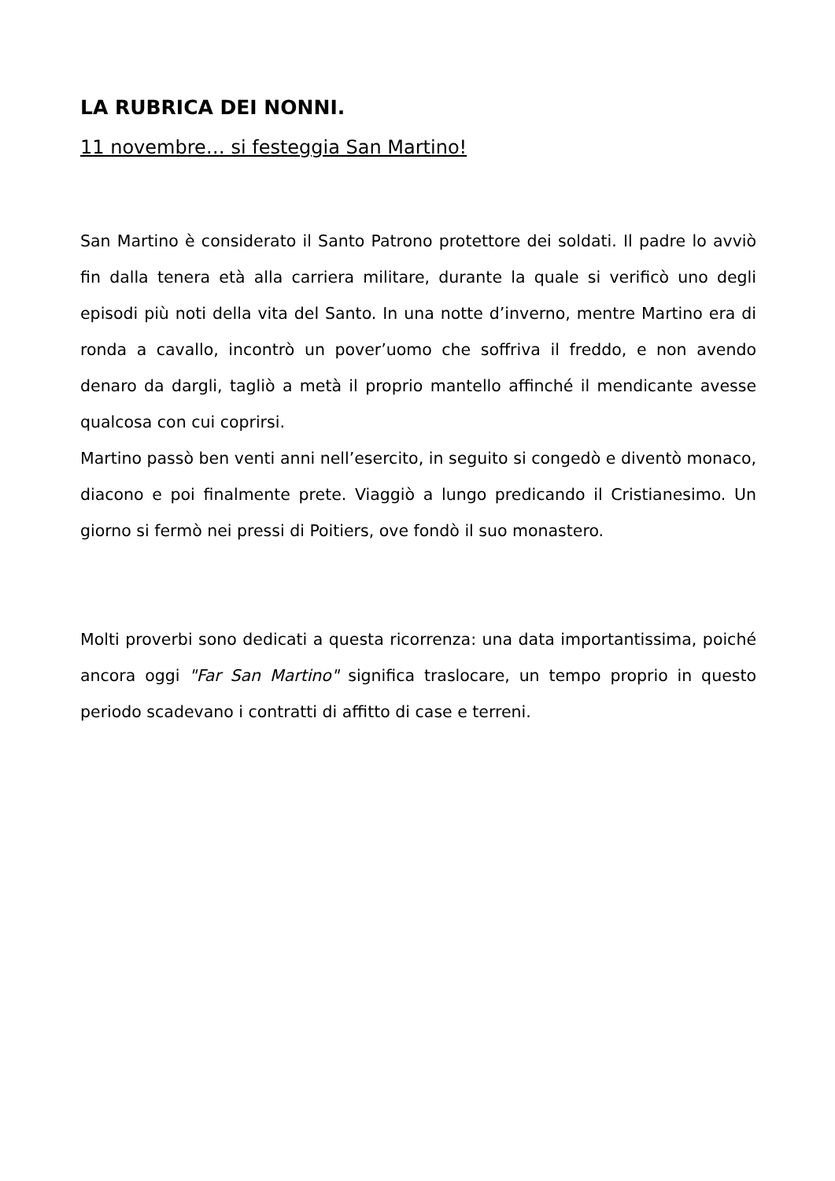LA RUBRICA DEI NONNI.
11 novembre… si festeggia San Martino!
San Martino è considerato il Santo Patrono protettore dei soldati. Il padre lo avviò fin dalla tenera età alla carriera militare, durante la quale si verificò uno degli episodi più noti della vita del Santo. In una notte d’inverno, mentre Martino era di ronda a cavallo, incontrò un pover’uomo che soffriva il freddo, e non avendo denaro da dargli, tagliò a metà il proprio mantello affinché il mendicante avesse qualcosa con cui coprirsi.
Martino passò ben venti anni nell’esercito, in seguito si congedò e diventò monaco, diacono e poi finalmente prete. Viaggiò a lungo predicando il Cristianesimo. Un giorno si fermò nei pressi di Poitiers, ove fondò il suo monastero.
Molti proverbi sono dedicati a questa ricorrenza: una data importantissima, poiché ancora oggi "Far San Martino" significa traslocare, un tempo proprio in questo periodo scadevano i contratti di affitto di case e terreni.